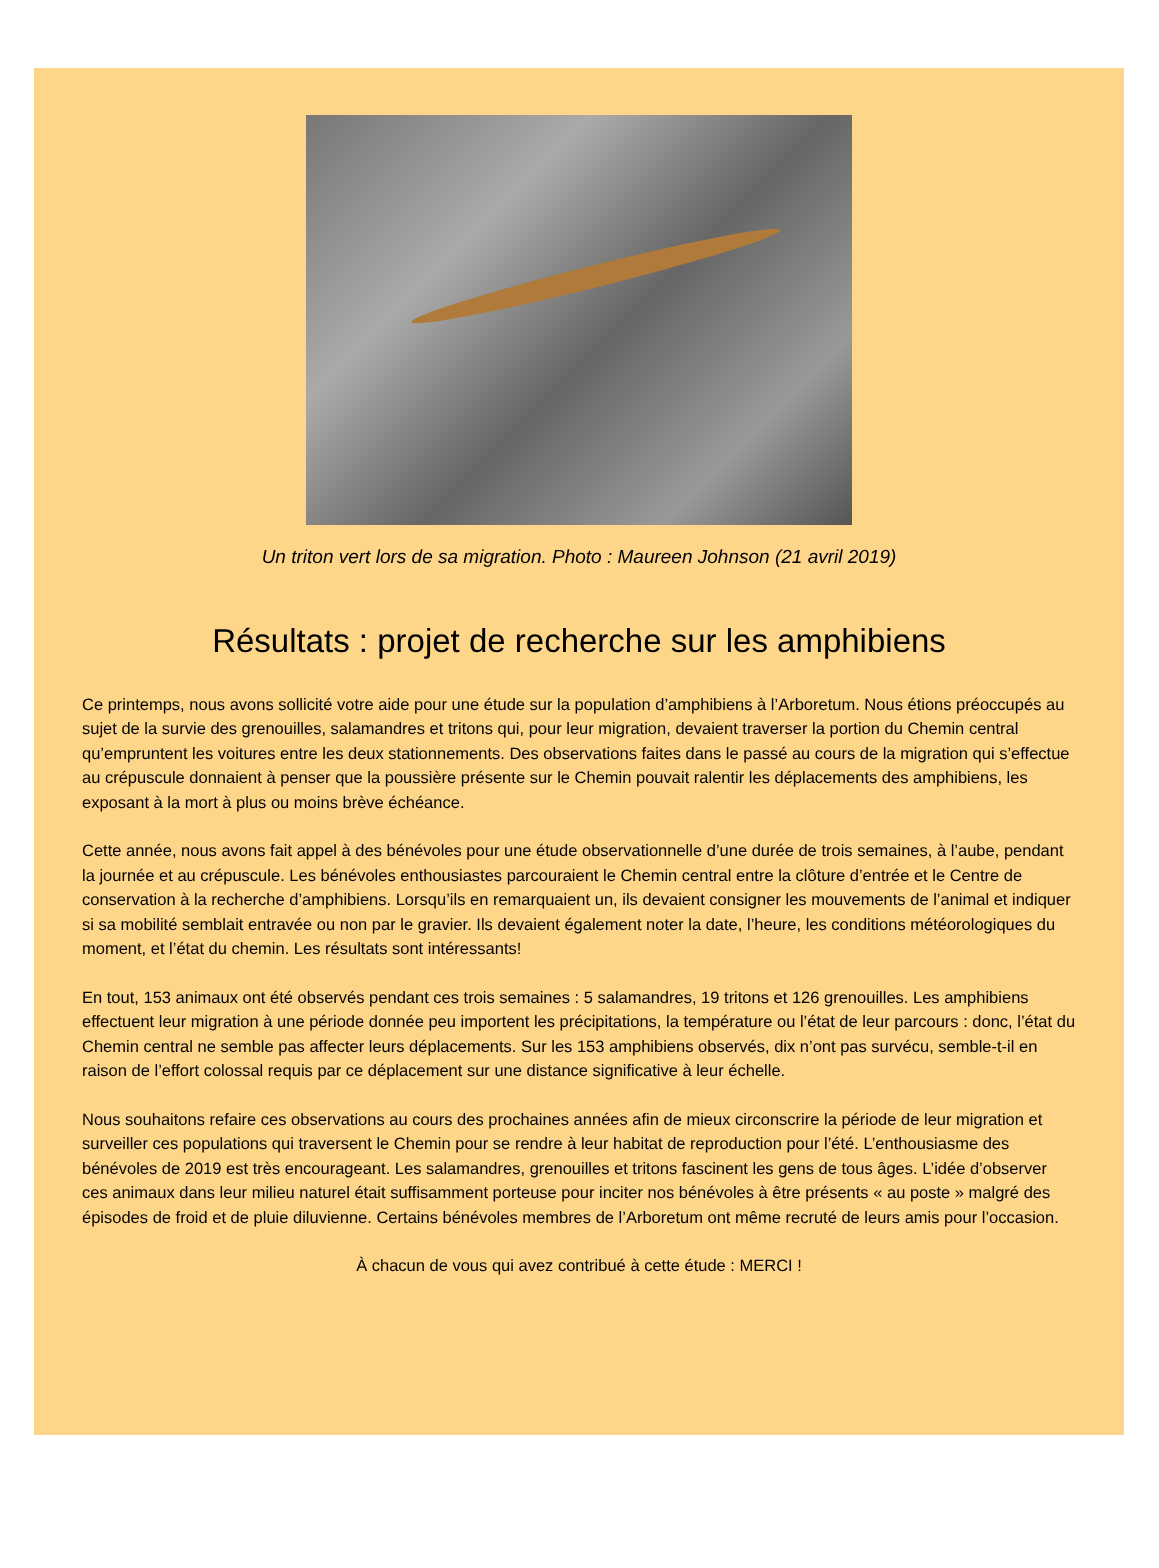Un triton vert lors de sa migration. Photo : Maureen Johnson (21 avril 2019)
Résultats : projet de recherche sur les amphibiens
Ce printemps, nous avons sollicité votre aide pour une étude sur la population d’amphibiens à l’Arboretum. Nous étions préoccupés au sujet de la survie des grenouilles, salamandres et tritons qui, pour leur migration, devaient traverser la portion du Chemin central qu’empruntent les voitures entre les deux stationnements. Des observations faites dans le passé au cours de la migration qui s’effectue au crépuscule donnaient à penser que la poussière présente sur le Chemin pouvait ralentir les déplacements des amphibiens, les exposant à la mort à plus ou moins brève échéance.
Cette année, nous avons fait appel à des bénévoles pour une étude observationnelle d’une durée de trois semaines, à l’aube, pendant la journée et au crépuscule. Les bénévoles enthousiastes parcouraient le Chemin central entre la clôture d’entrée et le Centre de conservation à la recherche d’amphibiens. Lorsqu’ils en remarquaient un, ils devaient consigner les mouvements de l’animal et indiquer si sa mobilité semblait entravée ou non par le gravier. Ils devaient également noter la date, l’heure, les conditions météorologiques du moment, et l’état du chemin. Les résultats sont intéressants!
En tout, 153 animaux ont été observés pendant ces trois semaines : 5 salamandres, 19 tritons et 126 grenouilles. Les amphibiens effectuent leur migration à une période donnée peu importent les précipitations, la température ou l’état de leur parcours : donc, l’état du Chemin central ne semble pas affecter leurs déplacements. Sur les 153 amphibiens observés, dix n’ont pas survécu, semble-t-il en raison de l’effort colossal requis par ce déplacement sur une distance significative à leur échelle.
Nous souhaitons refaire ces observations au cours des prochaines années afin de mieux circonscrire la période de leur migration et surveiller ces populations qui traversent le Chemin pour se rendre à leur habitat de reproduction pour l’été. L’enthousiasme des bénévoles de 2019 est très encourageant. Les salamandres, grenouilles et tritons fascinent les gens de tous âges. L’idée d’observer ces animaux dans leur milieu naturel était suffisamment porteuse pour inciter nos bénévoles à être présents « au poste » malgré des épisodes de froid et de pluie diluvienne. Certains bénévoles membres de l’Arboretum ont même recruté de leurs amis pour l’occasion.
À chacun de vous qui avez contribué à cette étude : MERCI !